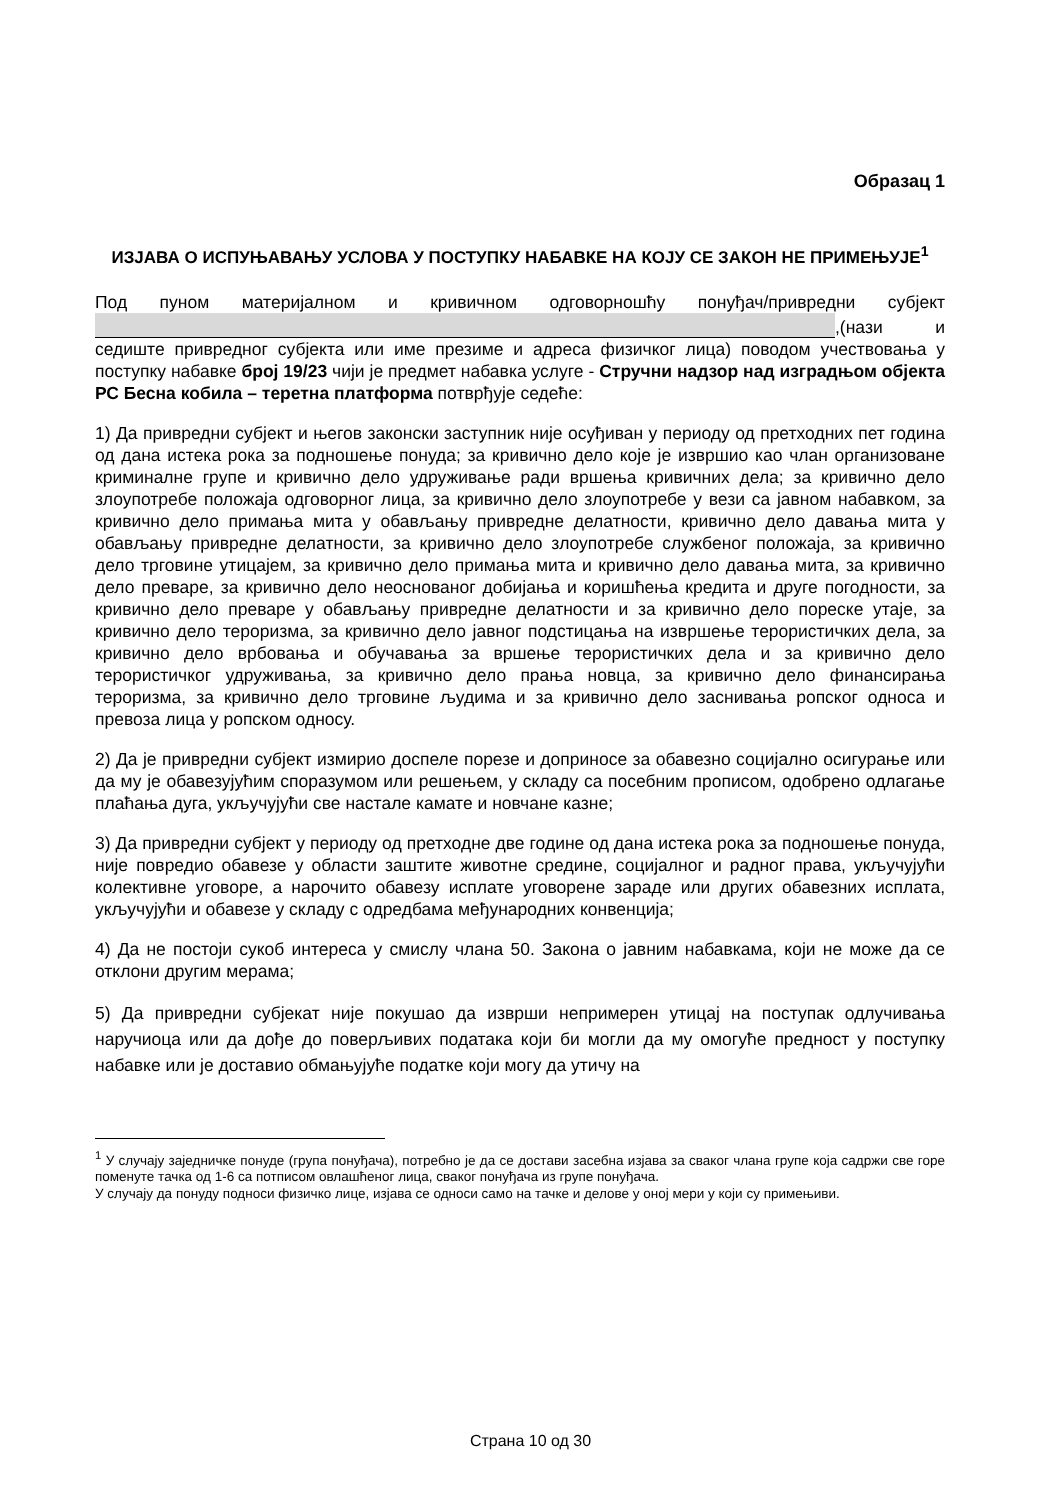Образац 1
ИЗЈАВА О ИСПУЊАВАЊУ УСЛОВА У ПОСТУПКУ НАБАВКЕ НА КОЈУ СЕ ЗАКОН НЕ ПРИМЕЊУЈЕ<sup>1</sup>
Под пуном материјалном и кривичном одговорношћу понуђач/привредни субјект ,(нази и седиште привредног субјекта или име презиме и адреса физичког лица) поводом учествовања у поступку набавке број 19/23 чији је предмет набавка услуге - Стручни надзор над изградњом објекта РС Бесна кобила – теретна платформа потврђује седеће:
1) Да привредни субјект и његов законски заступник није осуђиван у периоду од претходних пет година од дана истека рока за подношење понуда; за кривично дело које је извршио као члан организоване криминалне групе и кривично дело удруживање ради вршења кривичних дела; за кривично дело злоупотребе положаја одговорног лица, за кривично дело злоупотребе у вези са јавном набавком, за кривично дело примања мита у обављању привредне делатности, кривично дело давања мита у обављању привредне делатности, за кривично дело злоупотребе службеног положаја, за кривично дело трговине утицајем, за кривично дело примања мита и кривично дело давања мита, за кривично дело преваре, за кривично дело неоснованог добијања и коришћења кредита и друге погодности, за кривично дело преваре у обављању привредне делатности и за кривично дело пореске утаје, за кривично дело тероризма, за кривично дело јавног подстицања на извршење терористичких дела, за кривично дело врбовања и обучавања за вршење терористичких дела и за кривично дело терористичког удруживања, за кривично дело прања новца, за кривично дело финансирања тероризма, за кривично дело трговине људима и за кривично дело заснивања ропског односа и превоза лица у ропском односу.
2) Да је привредни субјект измирио доспеле порезе и доприносе за обавезно социјално осигурање или да му је обавезујућим споразумом или решењем, у складу са посебним прописом, одобрено одлагање плаћања дуга, укључујући све настале камате и новчане казне;
3) Да привредни субјект у периоду од претходне две године од дана истека рока за подношење понуда, није повредио обавезе у области заштите животне средине, социјалног и радног права, укључујући колективне уговоре, а нарочито обавезу исплате уговорене зараде или других обавезних исплата, укључујући и обавезе у складу с одредбама међународних конвенција;
4) Да не постоји сукоб интереса у смислу члана 50. Закона о јавним набавкама, који не може да се отклони другим мерама;
5) Да привредни субјекат није покушао да изврши непримерен утицај на поступак одлучивања наручиоца или да дође до поверљивих података који би могли да му омогуће предност у поступку набавке или је доставио обмањујуће податке који могу да утичу на
<sup>1</sup> У случају заједничке понуде (група понуђача), потребно је да се достави засебна изјава за сваког члана групе која садржи све горе поменуте тачка од 1-6 са потписом овлашћеног лица, сваког понуђача из групе понуђача.
У случају да понуду подноси физичко лице, изјава се односи само на тачке и делове у оној мери у који су примењиви.
Страна 10 од 30